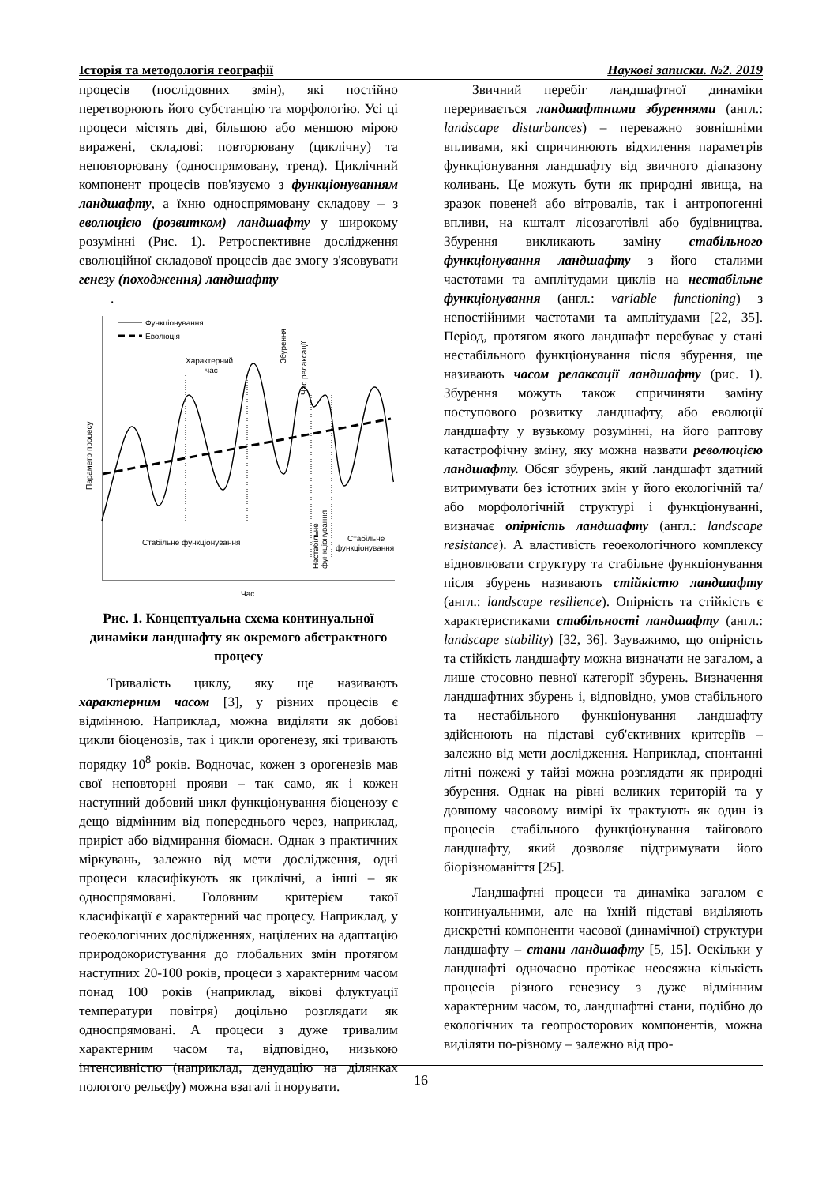Історія та методологія географії Наукові записки. №2. 2019
процесів (послідовних змін), які постійно перетворюють його субстанцію та морфологію. Усі ці процеси містять дві, більшою або меншою мірою виражені, складові: повторювану (циклічну) та неповторювану (односпрямовану, тренд). Циклічний компонент процесів пов'язуємо з функціонуванням ландшафту, а їхню односпрямовану складову – з еволюцією (розвитком) ландшафту у широкому розумінні (Рис. 1). Ретроспективне дослідження еволюційної складової процесів дає змогу з'ясовувати генезу (походження) ландшафту
.
Функціонування
Еволюція
Характерний
час
Збурення
Час релаксації
Параметр процесу
Стабільне функціонування
Нестабільне
функціонування
Стабільне
функціонування
Час
Рис. 1. Концептуальна схема континуальної динаміки ландшафту як окремого абстрактного процесу
Тривалість циклу, яку ще називають характерним часом [3], у різних процесів є відмінною. Наприклад, можна виділяти як добові цикли біоценозів, так і цикли орогенезу, які тривають порядку 10<sup>8</sup> років. Водночас, кожен з орогенезів мав свої неповторні прояви – так само, як і кожен наступний добовий цикл функціонування біоценозу є дещо відмінним від попереднього через, наприклад, приріст або відмирання біомаси. Однак з практичних міркувань, залежно від мети дослідження, одні процеси класифікують як циклічні, а інші – як односпрямовані. Головним критерієм такої класифікації є характерний час процесу. Наприклад, у геоекологічних дослідженнях, націлених на адаптацію природокористування до глобальних змін протягом наступних 20-100 років, процеси з характерним часом понад 100 років (наприклад, вікові флуктуації температури повітря) доцільно розглядати як односпрямовані. А процеси з дуже тривалим характерним часом та, відповідно, низькою інтенсивністю (наприклад, денудацію на ділянках пологого рельєфу) можна взагалі ігнорувати.
Звичний перебіг ландшафтної динаміки переривається ландшафтними збуреннями (англ.: landscape disturbances) – переважно зовнішніми впливами, які спричинюють відхилення параметрів функціонування ландшафту від звичного діапазону коливань. Це можуть бути як природні явища, на зразок повеней або вітровалів, так і антропогенні впливи, на кшталт лісозаготівлі або будівництва. Збурення викликають заміну стабільного функціонування ландшафту з його сталими частотами та амплітудами циклів на нестабільне функціонування (англ.: variable functioning) з непостійними частотами та амплітудами [22, 35]. Період, протягом якого ландшафт перебуває у стані нестабільного функціонування після збурення, ще називають часом релаксації ландшафту (рис. 1). Збурення можуть також спричиняти заміну поступового розвитку ландшафту, або еволюції ландшафту у вузькому розумінні, на його раптову катастрофічну зміну, яку можна назвати революцією ландшафту. Обсяг збурень, який ландшафт здатний витримувати без істотних змін у його екологічній та/або морфологічній структурі і функціонуванні, визначає опірність ландшафту (англ.: landscape resistance). А властивість геоекологічного комплексу відновлювати структуру та стабільне функціонування після збурень називають стійкістю ландшафту (англ.: landscape resilience). Опірність та стійкість є характеристиками стабільності ландшафту (англ.: landscape stability) [32, 36]. Зауважимо, що опірність та стійкість ландшафту можна визначати не загалом, а лише стосовно певної категорії збурень. Визначення ландшафтних збурень і, відповідно, умов стабільного та нестабільного функціонування ландшафту здійснюють на підставі суб'єктивних критеріїв – залежно від мети дослідження. Наприклад, спонтанні літні пожежі у тайзі можна розглядати як природні збурення. Однак на рівні великих територій та у довшому часовому вимірі їх трактують як один із процесів стабільного функціонування тайгового ландшафту, який дозволяє підтримувати його біорізноманіття [25].
Ландшафтні процеси та динаміка загалом є континуальними, але на їхній підставі виділяють дискретні компоненти часової (динамічної) структури ландшафту – стани ландшафту [5, 15]. Оскільки у ландшафті одночасно протікає неосяжна кількість процесів різного генезису з дуже відмінним характерним часом, то, ландшафтні стани, подібно до екологічних та геопросторових компонентів, можна виділяти по-різному – залежно від про-
16